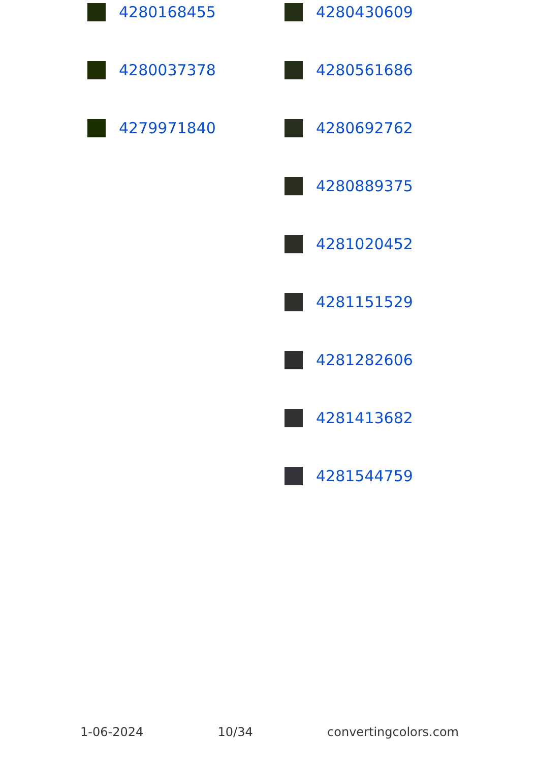4280168455
4280037378
4279971840
4280430609
4280561686
4280692762
4280889375
4281020452
4281151529
4281282606
4281413682
4281544759
1-06-2024 10/34 convertingcolors.com